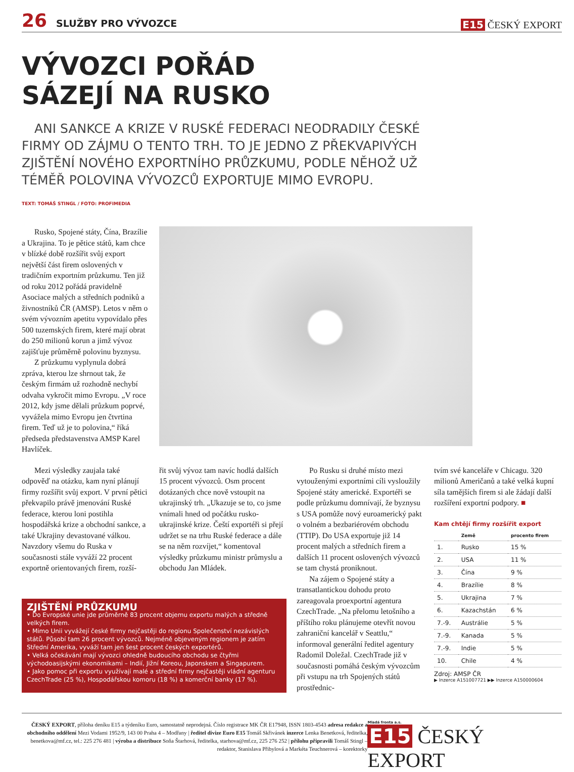26 SLUŽBY PRO VÝVOZCE
E15 ČESKÝ EXPORT
VÝVOZCI POŘÁD
SÁZEJÍ NA RUSKO
ANI SANKCE A KRIZE V RUSKÉ FEDERACI NEODRADILY ČESKÉ FIRMY OD ZÁJMU O TENTO TRH. TO JE JEDNO Z PŘEKVAPIVÝCH ZJIŠTĚNÍ NOVÉHO EXPORTNÍHO PRŮZKUMU, PODLE NĚHOŽ UŽ TÉMĚŘ POLOVINA VÝVOZCŮ EXPORTUJE MIMO EVROPU.
TEXT: TOMÁŠ STINGL / FOTO: PROFIMEDIA
Rusko, Spojené státy, Čína, Brazílie a Ukrajina. To je pětice států, kam chce v blízké době rozšířit svůj export největší část firem oslovených v tradičním exportním průzkumu. Ten již od roku 2012 pořádá pravidelně Asociace malých a středních podniků a živnostníků ČR (AMSP). Letos v něm o svém vývozním apetitu vypovídalo přes 500 tuzemských firem, které mají obrat do 250 milionů korun a jimž vývoz zajišťuje průměrně polovinu byznysu.
Z průzkumu vyplynula dobrá zpráva, kterou lze shrnout tak, že českým firmám už rozhodně nechybí odvaha vykročit mimo Evropu. „V roce 2012, kdy jsme dělali průzkum poprvé, vyvážela mimo Evropu jen čtvrtina firem. Teď už je to polovina,“ říká předseda představenstva AMSP Karel Havlíček.
Mezi výsledky zaujala také odpověď na otázku, kam nyní plánují firmy rozšířit svůj export. V první pětici překvapilo právě jmenování Ruské federace, kterou loni postihla hospodářská krize a obchodní sankce, a také Ukrajiny devastované válkou. Navzdory všemu do Ruska v současnosti stále vyváží 22 procent exportně orientovaných firem, rozší-
řit svůj vývoz tam navíc hodlá dalších 15 procent vývozců. Osm procent dotázaných chce nově vstoupit na ukrajinský trh. „Ukazuje se to, co jsme vnímali hned od počátku rusko-ukrajinské krize. Čeští exportéři si přejí udržet se na trhu Ruské federace a dále se na něm rozvíjet,“ komentoval výsledky průzkumu ministr průmyslu a obchodu Jan Mládek.
Po Rusku si druhé místo mezi vytouženými exportními cíli vysloužily Spojené státy americké. Exportéři se podle průzkumu domnívají, že byznysu s USA pomůže nový euroamerický pakt o volném a bezbariérovém obchodu (TTIP). Do USA exportuje již 14 procent malých a středních firem a dalších 11 procent oslovených vývozců se tam chystá proniknout.
Na zájem o Spojené státy a transatlantickou dohodu proto zareagovala proexportní agentura CzechTrade. „Na přelomu letošního a příštího roku plánujeme otevřít novou zahraniční kancelář v Seattlu,“ informoval generální ředitel agentury Radomil Doležal. CzechTrade již v současnosti pomáhá českým vývozcům při vstupu na trh Spojených států prostřednic-
tvím své kanceláře v Chicagu. 320 milionů Američanů a také velká kupní síla tamějších firem si ale žádají další rozšíření exportní podpory. ■
Kam chtějí firmy rozšířit export
| | Země | procento firem |
| --- | --- | --- |
| 1. | Rusko | 15 % |
| 2. | USA | 11 % |
| 3. | Čína | 9 % |
| 4. | Brazílie | 8 % |
| 5. | Ukrajina | 7 % |
| 6. | Kazachstán | 6 % |
| 7.-9. | Austrálie | 5 % |
| 7.-9. | Kanada | 5 % |
| 7.-9. | Indie | 5 % |
| 10. | Chile | 4 % |
Zdroj: AMSP ČR
▶ Inzerce A151007721 ▶▶ Inzerce A150000604
ZJIŠTĚNÍ PRŮZKUMU
• Do Evropské unie jde průměrně 83 procent objemu exportu malých a středně velkých firem.
• Mimo Unii vyvážejí české firmy nejčastěji do regionu Společenství nezávislých států. Působí tam 26 procent vývozců. Nejméně objeveným regionem je zatím Střední Amerika, vyváží tam jen šest procent českých exportérů.
• Velká očekávání mají vývozci ohledně budoucího obchodu se čtyřmi východoasijskými ekonomikami – Indií, Jižní Koreou, Japonskem a Singapurem.
• Jako pomoc při exportu využívají malé a střední firmy nejčastěji vládní agenturu CzechTrade (25 %), Hospodářskou komoru (18 %) a komerční banky (17 %).
ČESKÝ EXPORT, příloha deníku E15 a týdeníku Euro, samostatně neprodejná. Číslo registrace MK ČR E17948, ISSN 1803-4543 adresa redakce a obchodního oddělení Mezi Vodami 1952/9, 143 00 Praha 4 – Modřany | ředitel divize Euro E15 Tomáš Skřivánek inzerce Lenka Benetková, ředitelka, benetkova@mf.cz, tel.: 225 276 481 | výroba a distribuce Soňa Štarhová, ředitelka, starhova@mf.cz, 225 276 252 | přílohu připravili Tomáš Stingl – redaktor, Stanislava Přibylová a Markéta Teuchnerová – korektorky
Mladá fronta a.s.
E15 ČESKÝ EXPORT